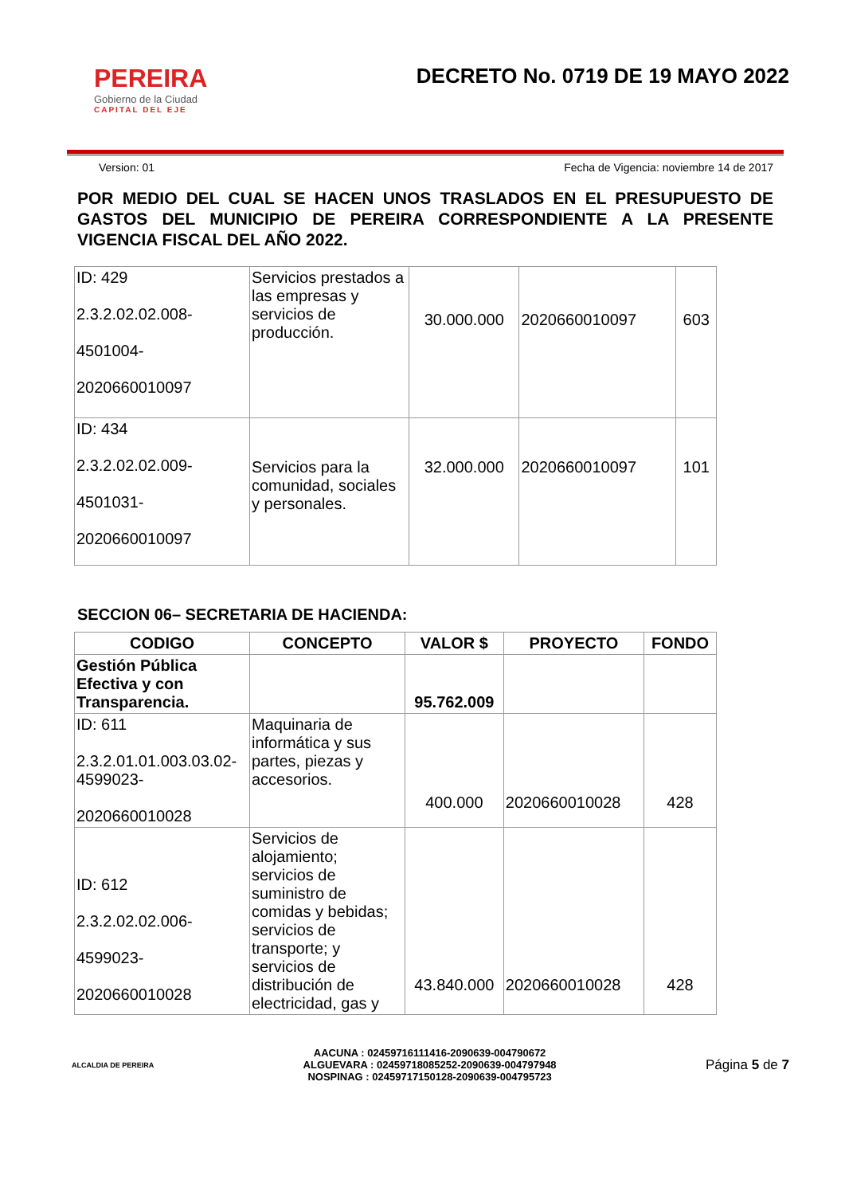PEREIRA
Gobierno de la Ciudad
CAPITAL DEL EJE
DECRETO No. 0719 DE 19 MAYO 2022
Version: 01 Fecha de Vigencia: noviembre 14 de 2017
POR MEDIO DEL CUAL SE HACEN UNOS TRASLADOS EN EL PRESUPUESTO DE GASTOS DEL MUNICIPIO DE PEREIRA CORRESPONDIENTE A LA PRESENTE VIGENCIA FISCAL DEL AÑO 2022.
| ID: 429 2.3.2.02.02.008- 4501004- 2020660010097 | Servicios prestados a las empresas y servicios de producción. | 30.000.000 | 2020660010097 | 603 |
| ID: 434 2.3.2.02.02.009- 4501031- 2020660010097 | Servicios para la comunidad, sociales y personales. | 32.000.000 | 2020660010097 | 101 |
SECCION 06– SECRETARIA DE HACIENDA:
| CODIGO | CONCEPTO | VALOR $ | PROYECTO | FONDO |
| --- | --- | --- | --- | --- |
| Gestión Pública Efectiva y con Transparencia. | | 95.762.009 | | |
| ID: 611 2.3.2.01.01.003.03.02-4599023- 2020660010028 | Maquinaria de informática y sus partes, piezas y accesorios. | 400.000 | 2020660010028 | 428 |
| ID: 612 2.3.2.02.02.006- 4599023- 2020660010028 | Servicios de alojamiento; servicios de suministro de comidas y bebidas; servicios de transporte; y servicios de distribución de electricidad, gas y | 43.840.000 | 2020660010028 | 428 |
ALCALDIA DE PEREIRA
AACUNA : 02459716111416-2090639-004790672
ALGUEVARA : 02459718085252-2090639-004797948
NOSPINAG : 02459717150128-2090639-004795723
Página 5 de 7